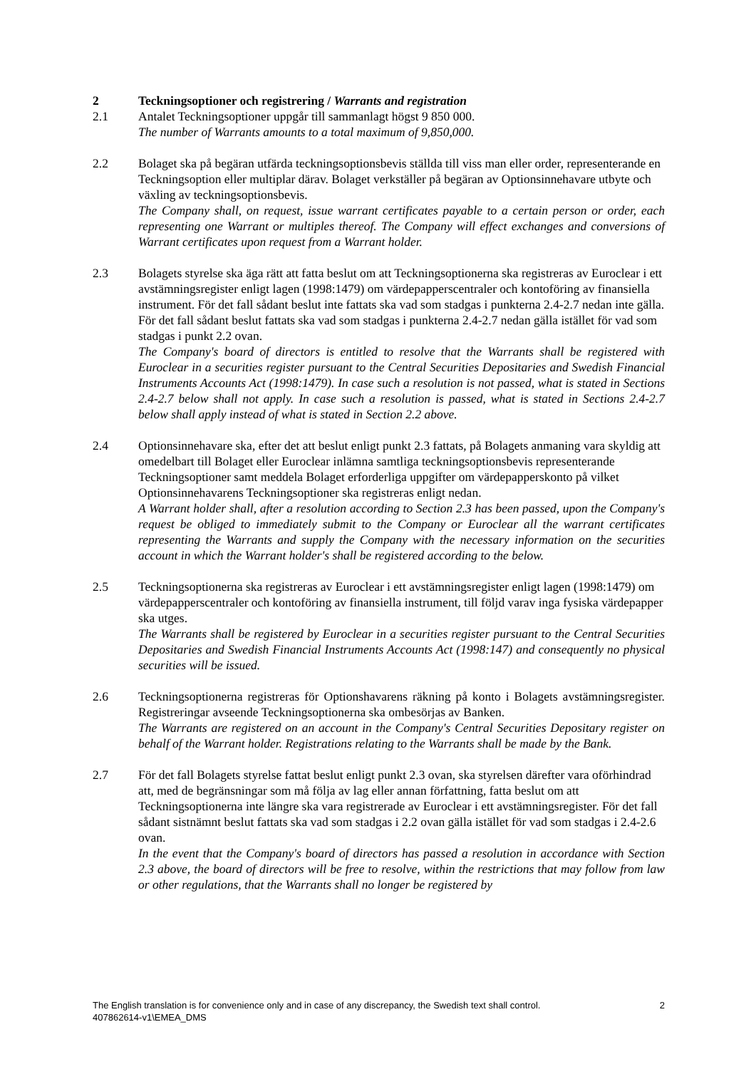2 Teckningsoptioner och registrering / Warrants and registration
2.1 Antalet Teckningsoptioner uppgår till sammanlagt högst 9 850 000.
The number of Warrants amounts to a total maximum of 9,850,000.
2.2 Bolaget ska på begäran utfärda teckningsoptionsbevis ställda till viss man eller order, representerande en Teckningsoption eller multiplar därav. Bolaget verkställer på begäran av Optionsinnehavare utbyte och växling av teckningsoptionsbevis.
The Company shall, on request, issue warrant certificates payable to a certain person or order, each representing one Warrant or multiples thereof. The Company will effect exchanges and conversions of Warrant certificates upon request from a Warrant holder.
2.3 Bolagets styrelse ska äga rätt att fatta beslut om att Teckningsoptionerna ska registreras av Euroclear i ett avstämningsregister enligt lagen (1998:1479) om värdepapperscentraler och kontoföring av finansiella instrument. För det fall sådant beslut inte fattats ska vad som stadgas i punkterna 2.4-2.7 nedan inte gälla. För det fall sådant beslut fattats ska vad som stadgas i punkterna 2.4-2.7 nedan gälla istället för vad som stadgas i punkt 2.2 ovan.
The Company's board of directors is entitled to resolve that the Warrants shall be registered with Euroclear in a securities register pursuant to the Central Securities Depositaries and Swedish Financial Instruments Accounts Act (1998:1479). In case such a resolution is not passed, what is stated in Sections 2.4-2.7 below shall not apply. In case such a resolution is passed, what is stated in Sections 2.4-2.7 below shall apply instead of what is stated in Section 2.2 above.
2.4 Optionsinnehavare ska, efter det att beslut enligt punkt 2.3 fattats, på Bolagets anmaning vara skyldig att omedelbart till Bolaget eller Euroclear inlämna samtliga teckningsoptionsbevis representerande Teckningsoptioner samt meddela Bolaget erforderliga uppgifter om värdepapperskonto på vilket Optionsinnehavarens Teckningsoptioner ska registreras enligt nedan.
A Warrant holder shall, after a resolution according to Section 2.3 has been passed, upon the Company's request be obliged to immediately submit to the Company or Euroclear all the warrant certificates representing the Warrants and supply the Company with the necessary information on the securities account in which the Warrant holder's shall be registered according to the below.
2.5 Teckningsoptionerna ska registreras av Euroclear i ett avstämningsregister enligt lagen (1998:1479) om värdepapperscentraler och kontoföring av finansiella instrument, till följd varav inga fysiska värdepapper ska utges.
The Warrants shall be registered by Euroclear in a securities register pursuant to the Central Securities Depositaries and Swedish Financial Instruments Accounts Act (1998:147) and consequently no physical securities will be issued.
2.6 Teckningsoptionerna registreras för Optionshavarens räkning på konto i Bolagets avstämningsregister. Registreringar avseende Teckningsoptionerna ska ombesörjas av Banken.
The Warrants are registered on an account in the Company's Central Securities Depositary register on behalf of the Warrant holder. Registrations relating to the Warrants shall be made by the Bank.
2.7 För det fall Bolagets styrelse fattat beslut enligt punkt 2.3 ovan, ska styrelsen därefter vara oförhindrad att, med de begränsningar som må följa av lag eller annan författning, fatta beslut om att Teckningsoptionerna inte längre ska vara registrerade av Euroclear i ett avstämningsregister. För det fall sådant sistnämnt beslut fattats ska vad som stadgas i 2.2 ovan gälla istället för vad som stadgas i 2.4-2.6 ovan.
In the event that the Company's board of directors has passed a resolution in accordance with Section 2.3 above, the board of directors will be free to resolve, within the restrictions that may follow from law or other regulations, that the Warrants shall no longer be registered by
The English translation is for convenience only and in case of any discrepancy, the Swedish text shall control. 2
407862614-v1\EMEA_DMS